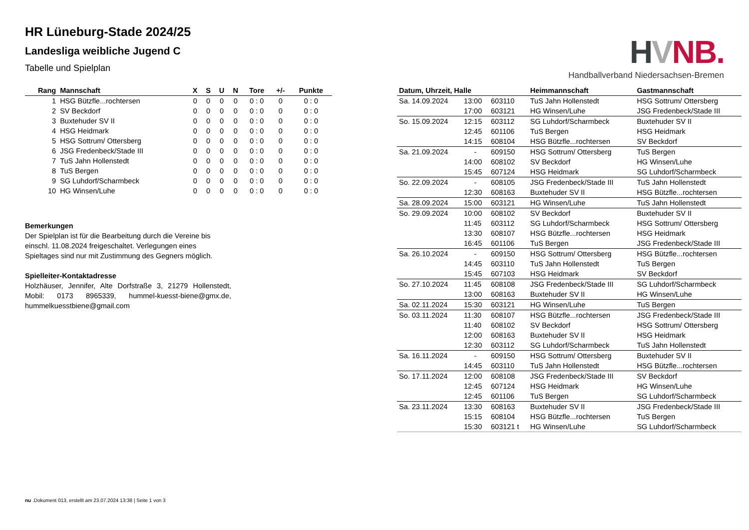HR Lüneburg-Stade 2024/25
Landesliga weibliche Jugend C
Tabelle und Spielplan
HVNB.
Handballverband Niedersachsen-Bremen
| Rang | Mannschaft | X | S | U | N | Tore | +/- | Punkte |
| --- | --- | --- | --- | --- | --- | --- | --- | --- |
| 1 | HSG Bützfle...rochtersen | 0 | 0 | 0 | 0 | 0 : 0 | 0 | 0 : 0 |
| 2 | SV Beckdorf | 0 | 0 | 0 | 0 | 0 : 0 | 0 | 0 : 0 |
| 3 | Buxtehuder SV II | 0 | 0 | 0 | 0 | 0 : 0 | 0 | 0 : 0 |
| 4 | HSG Heidmark | 0 | 0 | 0 | 0 | 0 : 0 | 0 | 0 : 0 |
| 5 | HSG Sottrum/ Ottersberg | 0 | 0 | 0 | 0 | 0 : 0 | 0 | 0 : 0 |
| 6 | JSG Fredenbeck/Stade III | 0 | 0 | 0 | 0 | 0 : 0 | 0 | 0 : 0 |
| 7 | TuS Jahn Hollenstedt | 0 | 0 | 0 | 0 | 0 : 0 | 0 | 0 : 0 |
| 8 | TuS Bergen | 0 | 0 | 0 | 0 | 0 : 0 | 0 | 0 : 0 |
| 9 | SG Luhdorf/Scharmbeck | 0 | 0 | 0 | 0 | 0 : 0 | 0 | 0 : 0 |
| 10 | HG Winsen/Luhe | 0 | 0 | 0 | 0 | 0 : 0 | 0 | 0 : 0 |
Bemerkungen
Der Spielplan ist für die Bearbeitung durch die Vereine bis einschl. 11.08.2024 freigeschaltet. Verlegungen eines Spieltages sind nur mit Zustimmung des Gegners möglich.
Spielleiter-Kontaktadresse
Holzhäuser, Jennifer, Alte Dorfstraße 3, 21279 Hollenstedt, Mobil: 0173 8965339, hummel-kuesst-biene@gmx.de, hummelkuesstbiene@gmail.com
| Datum, Uhrzeit, Halle | | | Heimmannschaft | Gastmannschaft |
| --- | --- | --- | --- | --- |
| Sa. 14.09.2024 | 13:00 | 603110 | TuS Jahn Hollenstedt | HSG Sottrum/ Ottersberg |
| | 17:00 | 603121 | HG Winsen/Luhe | JSG Fredenbeck/Stade III |
| So. 15.09.2024 | 12:15 | 603112 | SG Luhdorf/Scharmbeck | Buxtehuder SV II |
| | 12:45 | 601106 | TuS Bergen | HSG Heidmark |
| | 14:15 | 608104 | HSG Bützfle...rochtersen | SV Beckdorf |
| Sa. 21.09.2024 | - | 609150 | HSG Sottrum/ Ottersberg | TuS Bergen |
| | 14:00 | 608102 | SV Beckdorf | HG Winsen/Luhe |
| | 15:45 | 607124 | HSG Heidmark | SG Luhdorf/Scharmbeck |
| So. 22.09.2024 | - | 608105 | JSG Fredenbeck/Stade III | TuS Jahn Hollenstedt |
| | 12:30 | 608163 | Buxtehuder SV II | HSG Bützfle...rochtersen |
| Sa. 28.09.2024 | 15:00 | 603121 | HG Winsen/Luhe | TuS Jahn Hollenstedt |
| So. 29.09.2024 | 10:00 | 608102 | SV Beckdorf | Buxtehuder SV II |
| | 11:45 | 603112 | SG Luhdorf/Scharmbeck | HSG Sottrum/ Ottersberg |
| | 13:30 | 608107 | HSG Bützfle...rochtersen | HSG Heidmark |
| | 16:45 | 601106 | TuS Bergen | JSG Fredenbeck/Stade III |
| Sa. 26.10.2024 | - | 609150 | HSG Sottrum/ Ottersberg | HSG Bützfle...rochtersen |
| | 14:45 | 603110 | TuS Jahn Hollenstedt | TuS Bergen |
| | 15:45 | 607103 | HSG Heidmark | SV Beckdorf |
| So. 27.10.2024 | 11:45 | 608108 | JSG Fredenbeck/Stade III | SG Luhdorf/Scharmbeck |
| | 13:00 | 608163 | Buxtehuder SV II | HG Winsen/Luhe |
| Sa. 02.11.2024 | 15:30 | 603121 | HG Winsen/Luhe | TuS Bergen |
| So. 03.11.2024 | 11:30 | 608107 | HSG Bützfle...rochtersen | JSG Fredenbeck/Stade III |
| | 11:40 | 608102 | SV Beckdorf | HSG Sottrum/ Ottersberg |
| | 12:00 | 608163 | Buxtehuder SV II | HSG Heidmark |
| | 12:30 | 603112 | SG Luhdorf/Scharmbeck | TuS Jahn Hollenstedt |
| Sa. 16.11.2024 | - | 609150 | HSG Sottrum/ Ottersberg | Buxtehuder SV II |
| | 14:45 | 603110 | TuS Jahn Hollenstedt | HSG Bützfle...rochtersen |
| So. 17.11.2024 | 12:00 | 608108 | JSG Fredenbeck/Stade III | SV Beckdorf |
| | 12:45 | 607124 | HSG Heidmark | HG Winsen/Luhe |
| | 12:45 | 601106 | TuS Bergen | SG Luhdorf/Scharmbeck |
| Sa. 23.11.2024 | 13:30 | 608163 | Buxtehuder SV II | JSG Fredenbeck/Stade III |
| | 15:15 | 608104 | HSG Bützfle...rochtersen | TuS Bergen |
| | 15:30 | 603121 t | HG Winsen/Luhe | SG Luhdorf/Scharmbeck |
nu .Dokument 013, erstellt am 23.07.2024 13:38 | Seite 1 von 3